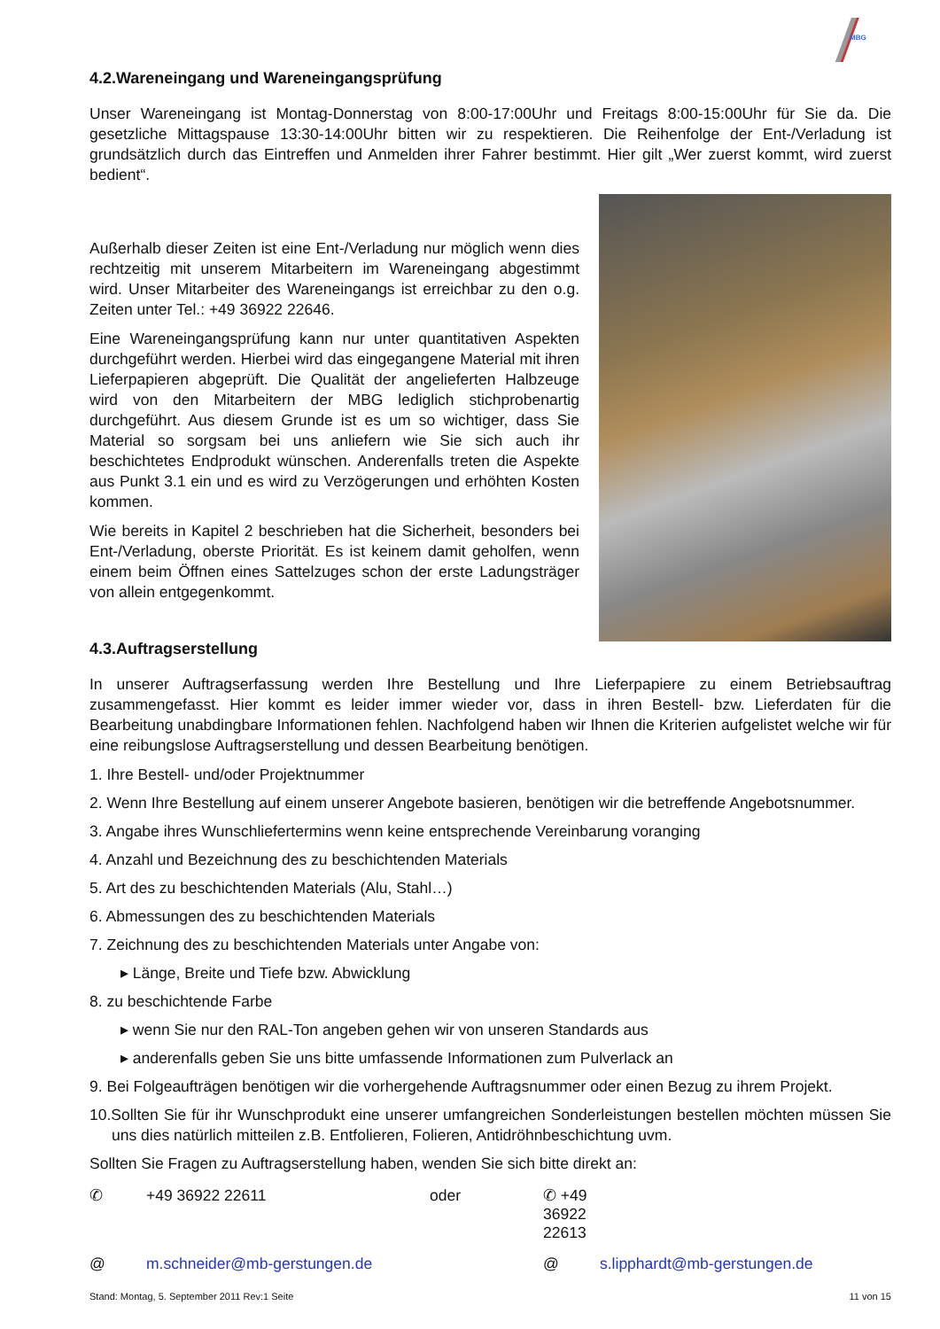MBG
4.2.Wareneingang und Wareneingangsprüfung
Unser Wareneingang ist Montag-Donnerstag von 8:00-17:00Uhr und Freitags 8:00-15:00Uhr für Sie da. Die gesetzliche Mittagspause 13:30-14:00Uhr bitten wir zu respektieren. Die Reihenfolge der Ent-/Verladung ist grundsätzlich durch das Eintreffen und Anmelden ihrer Fahrer bestimmt. Hier gilt „Wer zuerst kommt, wird zuerst bedient“.
Außerhalb dieser Zeiten ist eine Ent-/Verladung nur möglich wenn dies rechtzeitig mit unserem Mitarbeitern im Wareneingang abgestimmt wird. Unser Mitarbeiter des Wareneingangs ist erreichbar zu den o.g. Zeiten unter Tel.: +49 36922 22646.
Eine Wareneingangsprüfung kann nur unter quantitativen Aspekten durchgeführt werden. Hierbei wird das eingegangene Material mit ihren Lieferpapieren abgeprüft. Die Qualität der angelieferten Halbzeuge wird von den Mitarbeitern der MBG lediglich stichprobenartig durchgeführt. Aus diesem Grunde ist es um so wichtiger, dass Sie Material so sorgsam bei uns anliefern wie Sie sich auch ihr beschichtetes Endprodukt wünschen. Anderenfalls treten die Aspekte aus Punkt 3.1 ein und es wird zu Verzögerungen und erhöhten Kosten kommen.
Wie bereits in Kapitel 2 beschrieben hat die Sicherheit, besonders bei Ent-/Verladung, oberste Priorität. Es ist keinem damit geholfen, wenn einem beim Öffnen eines Sattelzuges schon der erste Ladungsträger von allein entgegenkommt.
4.3.Auftragserstellung
In unserer Auftragserfassung werden Ihre Bestellung und Ihre Lieferpapiere zu einem Betriebsauftrag zusammengefasst. Hier kommt es leider immer wieder vor, dass in ihren Bestell- bzw. Lieferdaten für die Bearbeitung unabdingbare Informationen fehlen. Nachfolgend haben wir Ihnen die Kriterien aufgelistet welche wir für eine reibungslose Auftragserstellung und dessen Bearbeitung benötigen.
1. Ihre Bestell- und/oder Projektnummer
2. Wenn Ihre Bestellung auf einem unserer Angebote basieren, benötigen wir die betreffende Angebotsnummer.
3. Angabe ihres Wunschliefertermins wenn keine entsprechende Vereinbarung voranging
4. Anzahl und Bezeichnung des zu beschichtenden Materials
5. Art des zu beschichtenden Materials (Alu, Stahl…)
6. Abmessungen des zu beschichtenden Materials
7. Zeichnung des zu beschichtenden Materials unter Angabe von:
▸ Länge, Breite und Tiefe bzw. Abwicklung
8. zu beschichtende Farbe
▸ wenn Sie nur den RAL-Ton angeben gehen wir von unseren Standards aus
▸ anderenfalls geben Sie uns bitte umfassende Informationen zum Pulverlack an
9. Bei Folgeaufträgen benötigen wir die vorhergehende Auftragsnummer oder einen Bezug zu ihrem Projekt.
10.Sollten Sie für ihr Wunschprodukt eine unserer umfangreichen Sonderleistungen bestellen möchten müssen Sie uns dies natürlich mitteilen z.B. Entfolieren, Folieren, Antidröhnbeschichtung uvm.
Sollten Sie Fragen zu Auftragserstellung haben, wenden Sie sich bitte direkt an:
✆ +49 36922 22611 oder ✆ +49 36922 22613 @ m.schneider@mb-gerstungen.de @ s.lipphardt@mb-gerstungen.de
Stand: Montag, 5. September 2011 Rev:1 Seite 11 von 15